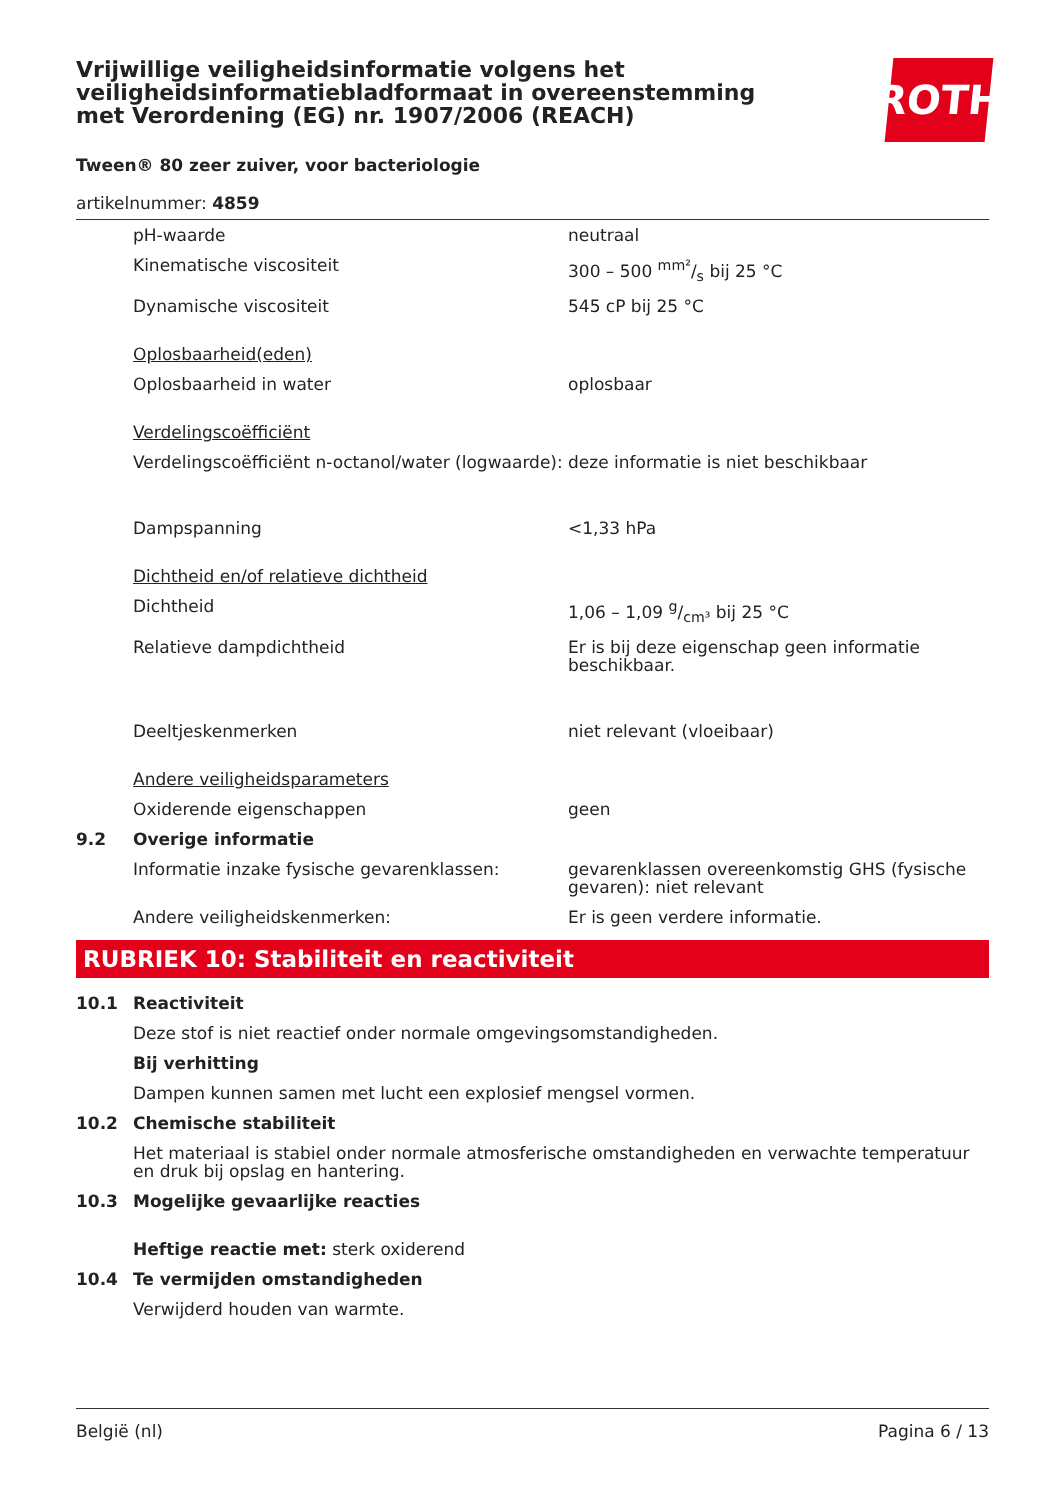Vrijwillige veiligheidsinformatie volgens het veiligheidsinformatiebladformaat in overeenstemming met Verordening (EG) nr. 1907/2006 (REACH)
ROTH
Tween® 80 zeer zuiver, voor bacteriologie
artikelnummer: 4859
| | pH-waarde | neutraal |
| | Kinematische viscositeit | 300 – 500 mm²/s bij 25 °C |
| | Dynamische viscositeit | 545 cP bij 25 °C |
| | Oplosbaarheid(eden) | |
| | Oplosbaarheid in water | oplosbaar |
| | Verdelingscoëfficiënt | |
| | Verdelingscoëfficiënt n-octanol/water (logwaarde): | deze informatie is niet beschikbaar |
| | Dampspanning | <1,33 hPa |
| | Dichtheid en/of relatieve dichtheid | |
| | Dichtheid | 1,06 – 1,09 g/cm³ bij 25 °C |
| | Relatieve dampdichtheid | Er is bij deze eigenschap geen informatie beschikbaar. |
| | Deeltjeskenmerken | niet relevant (vloeibaar) |
| | Andere veiligheidsparameters | |
| | Oxiderende eigenschappen | geen |
| 9.2 | Overige informatie | |
| | Informatie inzake fysische gevarenklassen: | gevarenklassen overeenkomstig GHS (fysische gevaren): niet relevant |
| | Andere veiligheidskenmerken: | Er is geen verdere informatie. |
RUBRIEK 10: Stabiliteit en reactiviteit
| 10.1 | Reactiviteit |
| | Deze stof is niet reactief onder normale omgevingsomstandigheden. |
| | Bij verhitting |
| | Dampen kunnen samen met lucht een explosief mengsel vormen. |
| 10.2 | Chemische stabiliteit |
| | Het materiaal is stabiel onder normale atmosferische omstandigheden en verwachte temperatuur en druk bij opslag en hantering. |
| 10.3 | Mogelijke gevaarlijke reacties |
| | Heftige reactie met: sterk oxiderend |
| 10.4 | Te vermijden omstandigheden |
| | Verwijderd houden van warmte. |
België (nl) Pagina 6 / 13